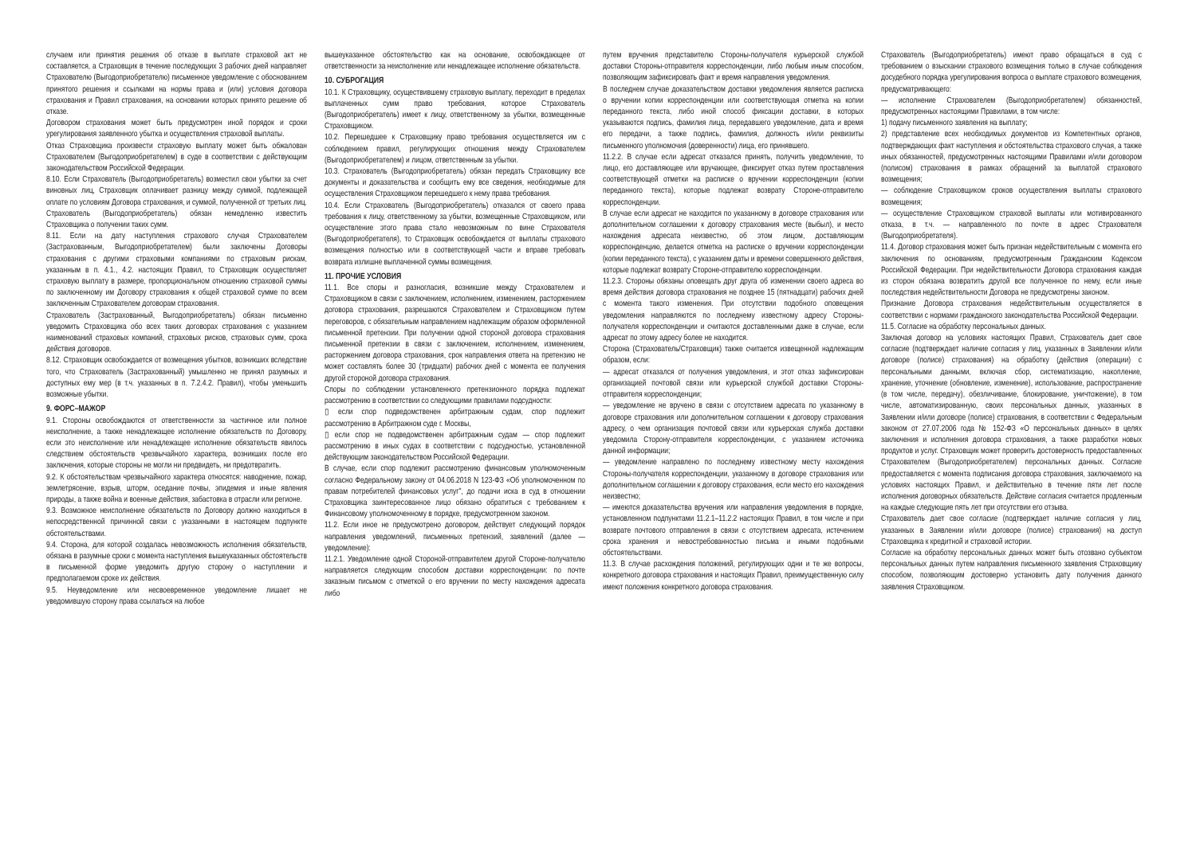случаем или принятия решения об отказе в выплате страховой акт не составляется, а Страховщик в течение последующих 3 рабочих дней направляет Страхователю (Выгодоприобретателю) письменное уведомление с обоснованием принятого решения и ссылками на нормы права и (или) условия договора страхования и Правил страхования, на основании которых принято решение об отказе.
Договором страхования может быть предусмотрен иной порядок и сроки урегулирования заявленного убытка и осуществления страховой выплаты.
Отказ Страховщика произвести страховую выплату может быть обжалован Страхователем (Выгодоприобретателем) в суде в соответствии с действующим законодательством Российской Федерации.
8.10. Если Страхователь (Выгодоприобретатель) возместил свои убытки за счет виновных лиц, Страховщик оплачивает разницу между суммой, подлежащей оплате по условиям Договора страхования, и суммой, полученной от третьих лиц. Страхователь (Выгодоприобретатель) обязан немедленно известить Страховщика о получении таких сумм.
8.11. Если на дату наступления страхового случая Страхователем (Застрахованным, Выгодоприобретателем) были заключены Договоры страхования с другими страховыми компаниями по страховым рискам, указанным в п. 4.1., 4.2. настоящих Правил, то Страховщик осуществляет страховую выплату в размере, пропорциональном отношению страховой суммы по заключенному им Договору страхования к общей страховой сумме по всем заключенным Страхователем договорам страхования.
Страхователь (Застрахованный, Выгодоприобретатель) обязан письменно уведомить Страховщика обо всех таких договорах страхования с указанием наименований страховых компаний, страховых рисков, страховых сумм, срока действия договоров.
8.12. Страховщик освобождается от возмещения убытков, возникших вследствие того, что Страхователь (Застрахованный) умышленно не принял разумных и доступных ему мер (в т.ч. указанных в п. 7.2.4.2. Правил), чтобы уменьшить возможные убытки.
9. ФОРС–МАЖОР
9.1. Стороны освобождаются от ответственности за частичное или полное неисполнение, а также ненадлежащее исполнение обязательств по Договору, если это неисполнение или ненадлежащее исполнение обязательств явилось следствием обстоятельств чрезвычайного характера, возникших после его заключения, которые стороны не могли ни предвидеть, ни предотвратить.
9.2. К обстоятельствам чрезвычайного характера относятся: наводнение, пожар, землетрясение, взрыв, шторм, оседание почвы, эпидемия и иные явления природы, а также война и военные действия, забастовка в отрасли или регионе.
9.3. Возможное неисполнение обязательств по Договору должно находиться в непосредственной причинной связи с указанными в настоящем подпункте обстоятельствами.
9.4. Сторона, для которой создалась невозможность исполнения обязательств, обязана в разумные сроки с момента наступления вышеуказанных обстоятельств в письменной форме уведомить другую сторону о наступлении и предполагаемом сроке их действия.
9.5. Неуведомление или несвоевременное уведомление лишает не уведомившую сторону права ссылаться на любое
вышеуказанное обстоятельство как на основание, освобождающее от ответственности за неисполнение или ненадлежащее исполнение обязательств.
10. СУБРОГАЦИЯ
10.1. К Страховщику, осуществившему страховую выплату, переходит в пределах выплаченных сумм право требования, которое Страхователь (Выгодоприобретатель) имеет к лицу, ответственному за убытки, возмещенные Страховщиком.
10.2. Перешедшее к Страховщику право требования осуществляется им с соблюдением правил, регулирующих отношения между Страхователем (Выгодоприобретателем) и лицом, ответственным за убытки.
10.3. Страхователь (Выгодоприобретатель) обязан передать Страховщику все документы и доказательства и сообщить ему все сведения, необходимые для осуществления Страховщиком перешедшего к нему права требования.
10.4. Если Страхователь (Выгодоприобретатель) отказался от своего права требования к лицу, ответственному за убытки, возмещенные Страховщиком, или осуществление этого права стало невозможным по вине Страхователя (Выгодоприобретателя), то Страховщик освобождается от выплаты страхового возмещения полностью или в соответствующей части и вправе требовать возврата излишне выплаченной суммы возмещения.
11. ПРОЧИЕ УСЛОВИЯ
11.1. Все споры и разногласия, возникшие между Страхователем и Страховщиком в связи с заключением, исполнением, изменением, расторжением договора страхования, разрешаются Страхователем и Страховщиком путем переговоров, с обязательным направлением надлежащим образом оформленной письменной претензии. При получении одной стороной договора страхования письменной претензии в связи с заключением, исполнением, изменением, расторжением договора страхования, срок направления ответа на претензию не может составлять более 30 (тридцати) рабочих дней с момента ее получения другой стороной договора страхования.
Споры по соблюдении установленного претензионного порядка подлежат рассмотрению в соответствии со следующими правилами подсудности:
▯ если спор подведомственен арбитражным судам, спор подлежит рассмотрению в Арбитражном суде г. Москвы,
▯ если спор не подведомственен арбитражным судам — спор подлежит рассмотрению в иных судах в соответствии с подсудностью, установленной действующим законодательством Российской Федерации.
В случае, если спор подлежит рассмотрению финансовым уполномоченным согласно Федеральному закону от 04.06.2018 N 123-ФЗ «Об уполномоченном по правам потребителей финансовых услуг", до подачи иска в суд в отношении Страховщика заинтересованное лицо обязано обратиться с требованием к Финансовому уполномоченному в порядке, предусмотренном законом.
11.2. Если иное не предусмотрено договором, действует следующий порядок направления уведомлений, письменных претензий, заявлений (далее — уведомление):
11.2.1. Уведомление одной Стороной-отправителем другой Стороне-получателю направляется следующим способом доставки корреспонденции: по почте заказным письмом с отметкой о его вручении по месту нахождения адресата либо
путем вручения представителю Стороны-получателя курьерской службой доставки Стороны-отправителя корреспонденции, либо любым иным способом, позволяющим зафиксировать факт и время направления уведомления.
В последнем случае доказательством доставки уведомления является расписка о вручении копии корреспонденции или соответствующая отметка на копии переданного текста, либо иной способ фиксации доставки, в которых указываются подпись, фамилия лица, передавшего уведомление, дата и время его передачи, а также подпись, фамилия, должность и/или реквизиты письменного уполномочия (доверенности) лица, его принявшего.
11.2.2. В случае если адресат отказался принять, получить уведомление, то лицо, его доставляющее или вручающее, фиксирует отказ путем проставления соответствующей отметки на расписке о вручении корреспонденции (копии переданного текста), которые подлежат возврату Стороне-отправителю корреспонденции.
В случае если адресат не находится по указанному в договоре страхования или дополнительном соглашении к договору страхования месте (выбыл), и место нахождения адресата неизвестно, об этом лицом, доставляющим корреспонденцию, делается отметка на расписке о вручении корреспонденции (копии переданного текста), с указанием даты и времени совершенного действия, которые подлежат возврату Стороне-отправителю корреспонденции.
11.2.3. Стороны обязаны оповещать друг друга об изменении своего адреса во время действия договора страхования не позднее 15 (пятнадцати) рабочих дней с момента такого изменения. При отсутствии подобного оповещения уведомления направляются по последнему известному адресу Стороны-получателя корреспонденции и считаются доставленными даже в случае, если адресат по этому адресу более не находится.
Сторона (Страхователь/Страховщик) также считается извещенной надлежащим образом, если:
— адресат отказался от получения уведомления, и этот отказ зафиксирован организацией почтовой связи или курьерской службой доставки Стороны-отправителя корреспонденции;
— уведомление не вручено в связи с отсутствием адресата по указанному в договоре страхования или дополнительном соглашении к договору страхования адресу, о чем организация почтовой связи или курьерская служба доставки уведомила Сторону-отправителя корреспонденции, с указанием источника данной информации;
— уведомление направлено по последнему известному месту нахождения Стороны-получателя корреспонденции, указанному в договоре страхования или дополнительном соглашении к договору страхования, если место его нахождения неизвестно;
— имеются доказательства вручения или направления уведомления в порядке, установленном подпунктами 11.2.1–11.2.2 настоящих Правил, в том числе и при возврате почтового отправления в связи с отсутствием адресата, истечением срока хранения и невостребованностью письма и иными подобными обстоятельствами.
11.3. В случае расхождения положений, регулирующих одни и те же вопросы, конкретного договора страхования и настоящих Правил, преимущественную силу имеют положения конкретного договора страхования.
Страхователь (Выгодоприобретатель) имеют право обращаться в суд с требованием о взыскании страхового возмещения только в случае соблюдения досудебного порядка урегулирования вопроса о выплате страхового возмещения, предусматривающего:
— исполнение Страхователем (Выгодоприобретателем) обязанностей, предусмотренных настоящими Правилами, в том числе:
1) подачу письменного заявления на выплату;
2) представление всех необходимых документов из Компетентных органов, подтверждающих факт наступления и обстоятельства страхового случая, а также иных обязанностей, предусмотренных настоящими Правилами и/или договором (полисом) страхования в рамках обращений за выплатой страхового возмещения;
— соблюдение Страховщиком сроков осуществления выплаты страхового возмещения;
— осуществление Страховщиком страховой выплаты или мотивированного отказа, в т.ч. — направленного по почте в адрес Страхователя (Выгодоприобретателя).
11.4. Договор страхования может быть признан недействительным с момента его заключения по основаниям, предусмотренным Гражданским Кодексом Российской Федерации. При недействительности Договора страхования каждая из сторон обязана возвратить другой все полученное по нему, если иные последствия недействительности Договора не предусмотрены законом.
Признание Договора страхования недействительным осуществляется в соответствии с нормами гражданского законодательства Российской Федерации.
11.5. Согласие на обработку персональных данных.
Заключая договор на условиях настоящих Правил, Страхователь дает свое согласие (подтверждает наличие согласия у лиц, указанных в Заявлении и/или договоре (полисе) страхования) на обработку (действия (операции) с персональными данными, включая сбор, систематизацию, накопление, хранение, уточнение (обновление, изменение), использование, распространение (в том числе, передачу), обезличивание, блокирование, уничтожение), в том числе, автоматизированную, своих персональных данных, указанных в Заявлении и/или договоре (полисе) страхования, в соответствии с Федеральным законом от 27.07.2006 года № 152-ФЗ «О персональных данных» в целях заключения и исполнения договора страхования, а также разработки новых продуктов и услуг. Страховщик может проверить достоверность предоставленных Страхователем (Выгодоприобретателем) персональных данных. Согласие предоставляется с момента подписания договора страхования, заключаемого на условиях настоящих Правил, и действительно в течение пяти лет после исполнения договорных обязательств. Действие согласия считается продленным на каждые следующие пять лет при отсутствии его отзыва.
Страхователь дает свое согласие (подтверждает наличие согласия у лиц, указанных в Заявлении и/или договоре (полисе) страхования) на доступ Страховщика к кредитной и страховой истории.
Согласие на обработку персональных данных может быть отозвано субъектом персональных данных путем направления письменного заявления Страховщику способом, позволяющим достоверно установить дату получения данного заявления Страховщиком.